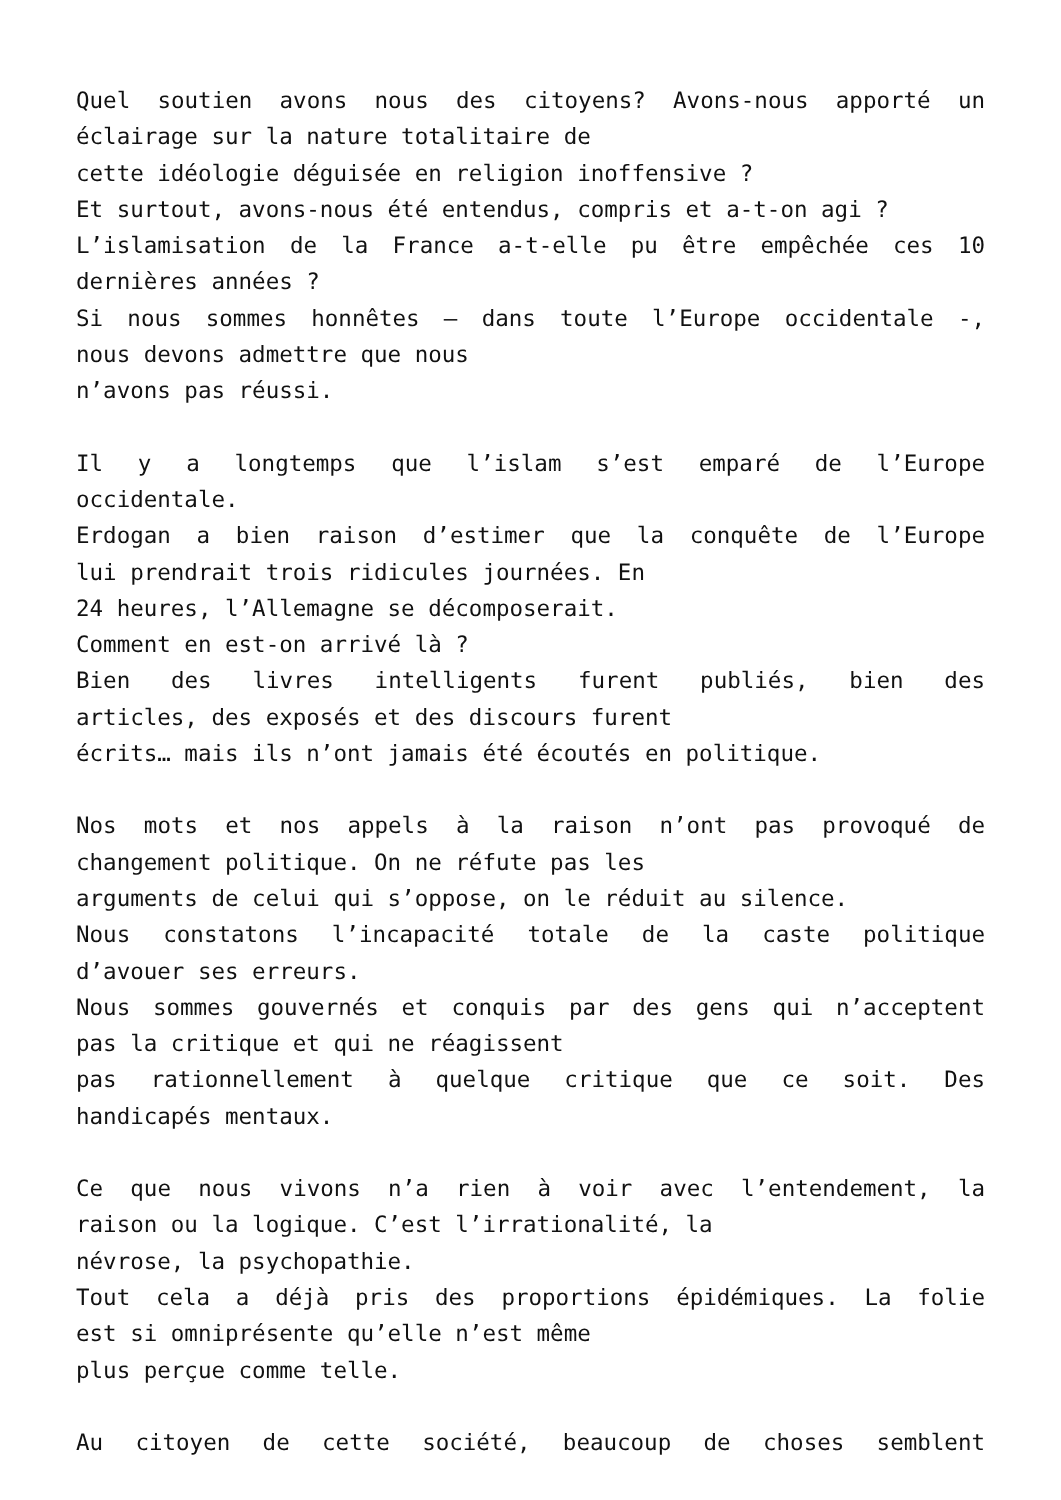Quel soutien avons nous des citoyens? Avons-nous apporté un
éclairage sur la nature totalitaire de
cette idéologie déguisée en religion inoffensive ?
Et surtout, avons-nous été entendus, compris et a-t-on agi ?
L’islamisation de la France a-t-elle pu être empêchée ces 10
dernières années ?
Si nous sommes honnêtes – dans toute l’Europe occidentale -,
nous devons admettre que nous
n’avons pas réussi.
Il y a longtemps que l’islam s’est emparé de l’Europe
occidentale.
Erdogan a bien raison d’estimer que la conquête de l’Europe
lui prendrait trois ridicules journées. En
24 heures, l’Allemagne se décomposerait.
Comment en est-on arrivé là ?
Bien des livres intelligents furent publiés, bien des
articles, des exposés et des discours furent
écrits… mais ils n’ont jamais été écoutés en politique.
Nos mots et nos appels à la raison n’ont pas provoqué de
changement politique. On ne réfute pas les
arguments de celui qui s’oppose, on le réduit au silence.
Nous constatons l’incapacité totale de la caste politique
d’avouer ses erreurs.
Nous sommes gouvernés et conquis par des gens qui n’acceptent
pas la critique et qui ne réagissent
pas rationnellement à quelque critique que ce soit. Des
handicapés mentaux.
Ce que nous vivons n’a rien à voir avec l’entendement, la
raison ou la logique. C’est l’irrationalité, la
névrose, la psychopathie.
Tout cela a déjà pris des proportions épidémiques. La folie
est si omniprésente qu’elle n’est même
plus perçue comme telle.
Au citoyen de cette société, beaucoup de choses semblent